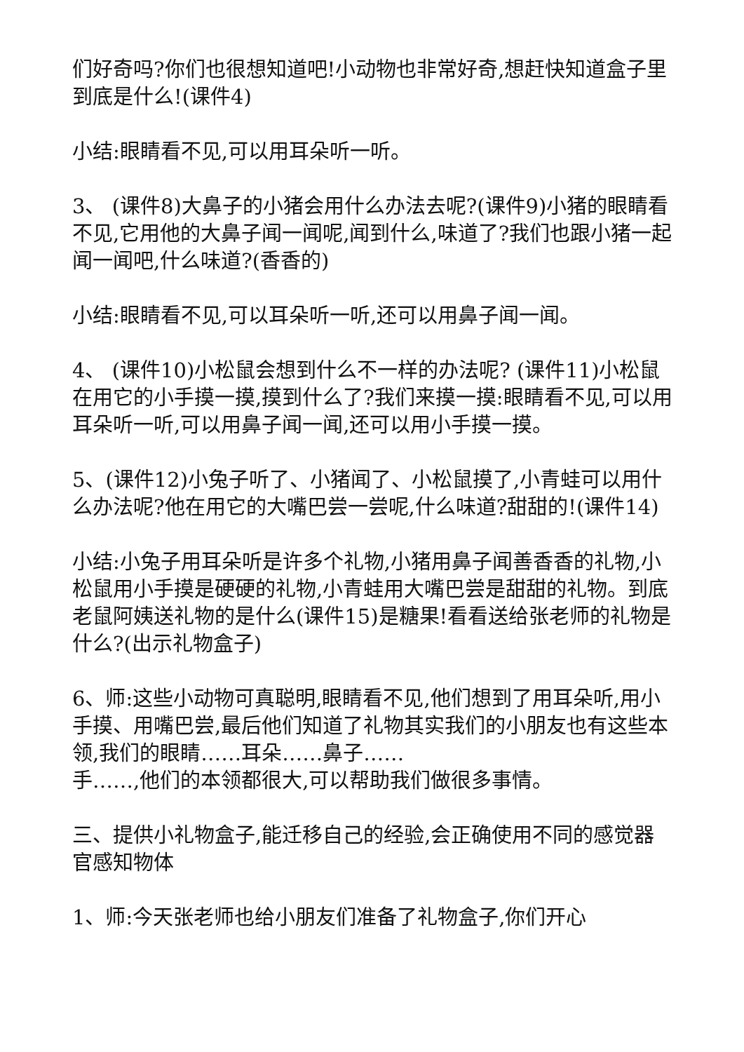们好奇吗?你们也很想知道吧!小动物也非常好奇,想赶快知道盒子里到底是什么!(课件4)
小结:眼睛看不见,可以用耳朵听一听。
3、 (课件8)大鼻子的小猪会用什么办法去呢?(课件9)小猪的眼睛看不见,它用他的大鼻子闻一闻呢,闻到什么,味道了?我们也跟小猪一起闻一闻吧,什么味道?(香香的)
小结:眼睛看不见,可以耳朵听一听,还可以用鼻子闻一闻。
4、 (课件10)小松鼠会想到什么不一样的办法呢? (课件11)小松鼠在用它的小手摸一摸,摸到什么了?我们来摸一摸:眼睛看不见,可以用耳朵听一听,可以用鼻子闻一闻,还可以用小手摸一摸。
5、(课件12)小兔子听了、小猪闻了、小松鼠摸了,小青蛙可以用什么办法呢?他在用它的大嘴巴尝一尝呢,什么味道?甜甜的!(课件14)
小结:小兔子用耳朵听是许多个礼物,小猪用鼻子闻善香香的礼物,小松鼠用小手摸是硬硬的礼物,小青蛙用大嘴巴尝是甜甜的礼物。到底老鼠阿姨送礼物的是什么(课件15)是糖果!看看送给张老师的礼物是什么?(出示礼物盒子)
6、师:这些小动物可真聪明,眼睛看不见,他们想到了用耳朵听,用小手摸、用嘴巴尝,最后他们知道了礼物其实我们的小朋友也有这些本领,我们的眼睛……耳朵……鼻子……
手……,他们的本领都很大,可以帮助我们做很多事情。
三、提供小礼物盒子,能迁移自己的经验,会正确使用不同的感觉器官感知物体
1、师:今天张老师也给小朋友们准备了礼物盒子,你们开心